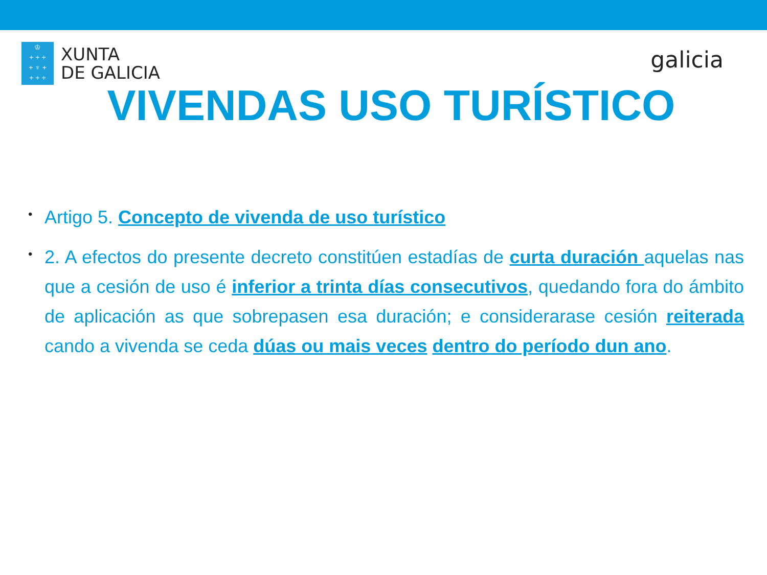♔
+ + +
+ ♆ +
+ + +
XUNTA
DE GALICIA
galicia
VIVENDAS USO TURÍSTICO
• Artigo 5. Concepto de vivenda de uso turístico
• 2. A efectos do presente decreto constitúen estadías de curta duración aquelas nas que a cesión de uso é inferior a trinta días consecutivos, quedando fora do ámbito de aplicación as que sobrepasen esa duración; e considerarase cesión reiterada cando a vivenda se ceda dúas ou mais veces dentro do período dun ano.